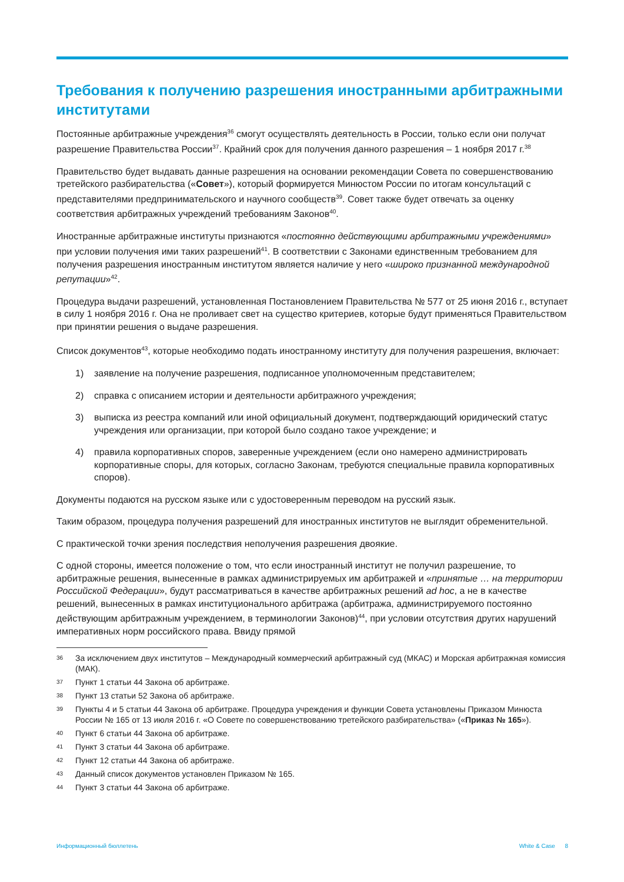Требования к получению разрешения иностранными арбитражными институтами
Постоянные арбитражные учреждения<sup>36</sup> смогут осуществлять деятельность в России, только если они получат разрешение Правительства России<sup>37</sup>. Крайний срок для получения данного разрешения – 1 ноября 2017 г.<sup>38</sup>
Правительство будет выдавать данные разрешения на основании рекомендации Совета по совершенствованию третейского разбирательства («Совет»), который формируется Минюстом России по итогам консультаций с представителями предпринимательского и научного сообществ<sup>39</sup>. Совет также будет отвечать за оценку соответствия арбитражных учреждений требованиям Законов<sup>40</sup>.
Иностранные арбитражные институты признаются «постоянно действующими арбитражными учреждениями» при условии получения ими таких разрешений<sup>41</sup>. В соответствии с Законами единственным требованием для получения разрешения иностранным институтом является наличие у него «широко признанной международной репутации»<sup>42</sup>.
Процедура выдачи разрешений, установленная Постановлением Правительства № 577 от 25 июня 2016 г., вступает в силу 1 ноября 2016 г. Она не проливает свет на существо критериев, которые будут применяться Правительством при принятии решения о выдаче разрешения.
Список документов<sup>43</sup>, которые необходимо подать иностранному институту для получения разрешения, включает:
1) заявление на получение разрешения, подписанное уполномоченным представителем;
2) справка с описанием истории и деятельности арбитражного учреждения;
3) выписка из реестра компаний или иной официальный документ, подтверждающий юридический статус учреждения или организации, при которой было создано такое учреждение; и
4) правила корпоративных споров, заверенные учреждением (если оно намерено администрировать корпоративные споры, для которых, согласно Законам, требуются специальные правила корпоративных споров).
Документы подаются на русском языке или с удостоверенным переводом на русский язык.
Таким образом, процедура получения разрешений для иностранных институтов не выглядит обременительной.
С практической точки зрения последствия неполучения разрешения двоякие.
С одной стороны, имеется положение о том, что если иностранный институт не получил разрешение, то арбитражные решения, вынесенные в рамках администрируемых им арбитражей и «принятые … на территории Российской Федерации», будут рассматриваться в качестве арбитражных решений ad hoc, а не в качестве решений, вынесенных в рамках институционального арбитража (арбитража, администрируемого постоянно действующим арбитражным учреждением, в терминологии Законов)<sup>44</sup>, при условии отсутствия других нарушений императивных норм российского права. Ввиду прямой
<sup>36</sup> За исключением двух институтов – Международный коммерческий арбитражный суд (МКАС) и Морская арбитражная комиссия (МАК).
<sup>37</sup> Пункт 1 статьи 44 Закона об арбитраже.
<sup>38</sup> Пункт 13 статьи 52 Закона об арбитраже.
<sup>39</sup> Пункты 4 и 5 статьи 44 Закона об арбитраже. Процедура учреждения и функции Совета установлены Приказом Минюста России № 165 от 13 июля 2016 г. «О Совете по совершенствованию третейского разбирательства» («Приказ № 165»).
<sup>40</sup> Пункт 6 статьи 44 Закона об арбитраже.
<sup>41</sup> Пункт 3 статьи 44 Закона об арбитраже.
<sup>42</sup> Пункт 12 статьи 44 Закона об арбитраже.
<sup>43</sup> Данный список документов установлен Приказом № 165.
<sup>44</sup> Пункт 3 статьи 44 Закона об арбитраже.
Информационный бюллетень White & Case 8